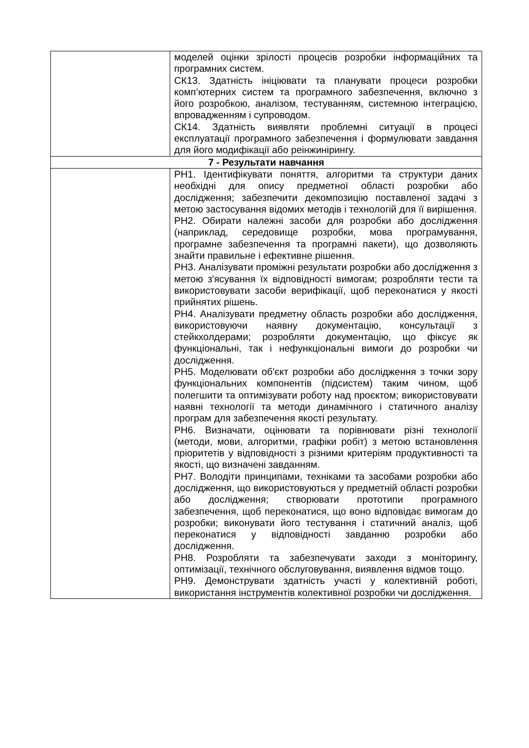| | моделей оцінки зрілості процесів розробки інформаційних та програмних систем. СК13. Здатність ініціювати та планувати процеси розробки комп’ютерних систем та програмного забезпечення, включно з його розробкою, аналізом, тестуванням, системною інтеграцією, впровадженням і супроводом. СК14. Здатність виявляти проблемні ситуації в процесі експлуатації програмного забезпечення і формулювати завдання для його модифікації або реінжинірингу. |
| 7 - Результати навчання | |
| | РН1. Ідентифікувати поняття, алгоритми та структури даних необхідні для опису предметної області розробки або дослідження; забезпечити декомпозицію поставленої задачі з метою застосування відомих методів і технологій для її вирішення. РН2. Обирати належні засоби для розробки або дослідження (наприклад, середовище розробки, мова програмування, програмне забезпечення та програмні пакети), що дозволяють знайти правильне і ефективне рішення. РН3. Аналізувати проміжні результати розробки або дослідження з метою з'ясування їх відповідності вимогам; розробляти тести та використовувати засоби верифікації, щоб переконатися у якості прийнятих рішень. РН4. Аналізувати предметну область розробки або дослідження, використовуючи наявну документацію, консультації з стейкхолдерами; розробляти документацію, що фіксує як функціональні, так і нефункціональні вимоги до розробки чи дослідження. РН5. Моделювати об'єкт розробки або дослідження з точки зору функціональних компонентів (підсистем) таким чином, щоб полегшити та оптимізувати роботу над проєктом; використовувати наявні технології та методи динамічного і статичного аналізу програм для забезпечення якості результату. РН6. Визначати, оцінювати та порівнювати різні технології (методи, мови, алгоритми, графіки робіт) з метою встановлення пріоритетів у відповідності з різними критеріям продуктивності та якості, що визначені завданням. РН7. Володіти принципами, техніками та засобами розробки або дослідження, що використовуються у предметній області розробки або дослідження; створювати прототипи програмного забезпечення, щоб переконатися, що воно відповідає вимогам до розробки; виконувати його тестування і статичний аналіз, щоб переконатися у відповідності завданню розробки або дослідження. РН8. Розробляти та забезпечувати заходи з моніторингу, оптимізації, технічного обслуговування, виявлення відмов тощо. РН9. Демонструвати здатність участі у колективній роботі, використання інструментів колективної розробки чи дослідження. |